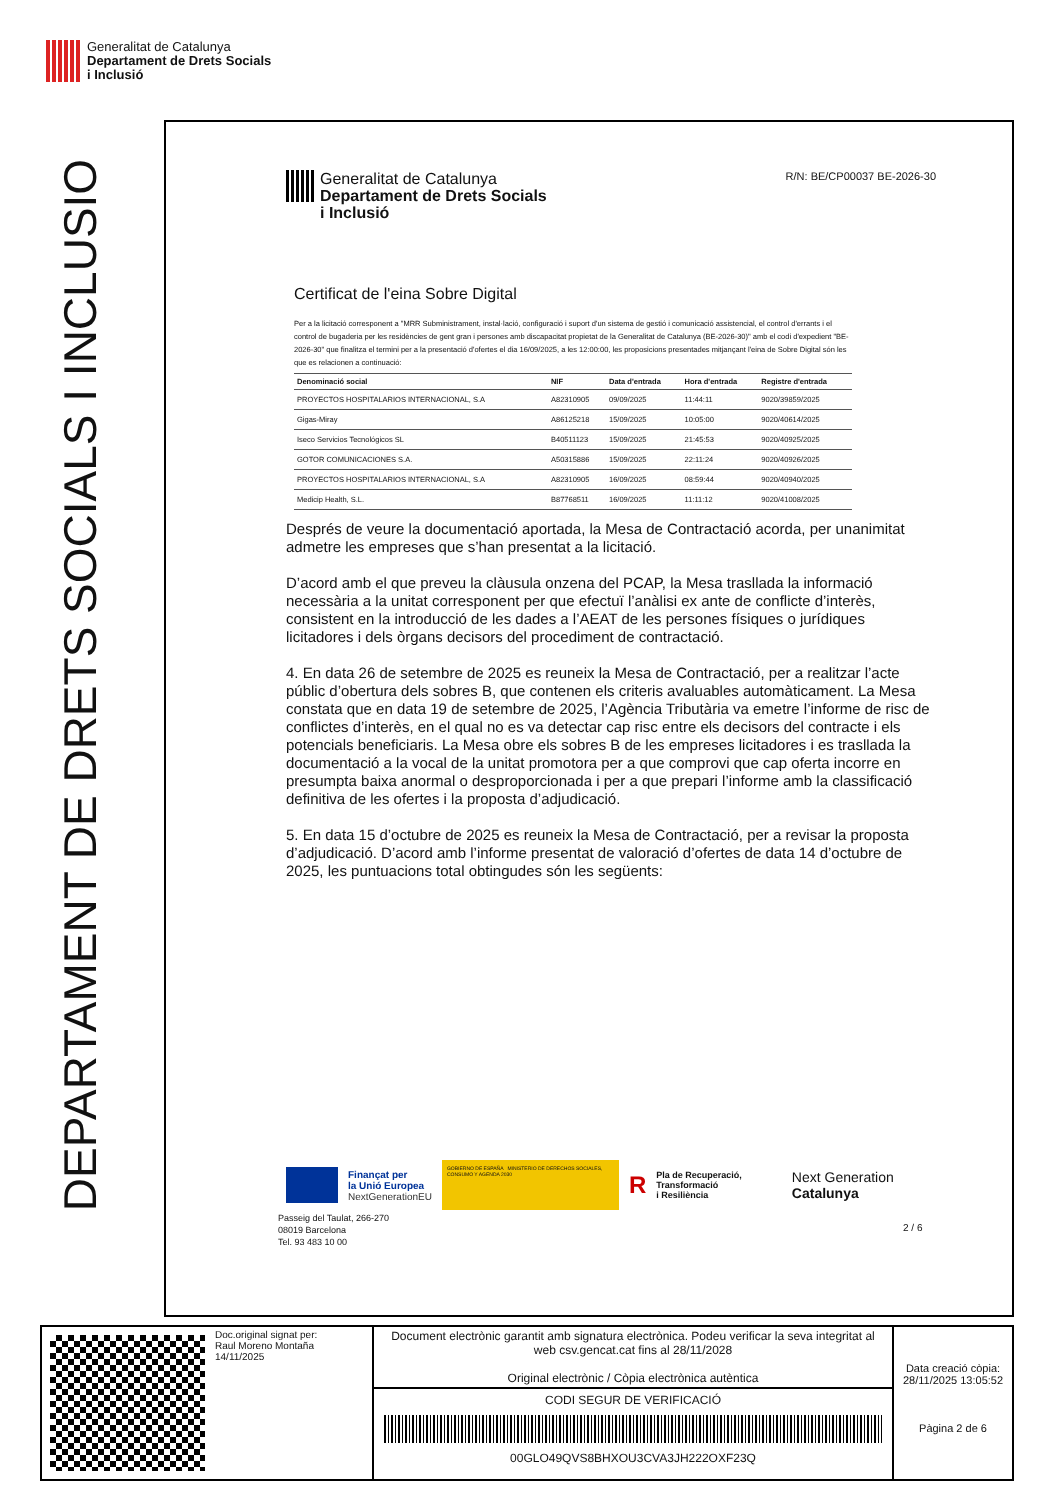Generalitat de Catalunya
Departament de Drets Socials
i Inclusió
DEPARTAMENT DE DRETS SOCIALS I INCLUSIO
Generalitat de Catalunya
Departament de Drets Socials
i Inclusió
R/N: BE/CP00037 BE-2026-30
Certificat de l'eina Sobre Digital
Per a la licitació corresponent a "MRR Subministrament, instal·lació, configuració i suport d'un sistema de gestió i comunicació assistencial, el control d'errants i el control de bugaderia per les residències de gent gran i persones amb discapacitat propietat de la Generalitat de Catalunya (BE-2026-30)" amb el codi d'expedient "BE-2026-30" que finalitza el termini per a la presentació d'ofertes el dia 16/09/2025, a les 12:00:00, les proposicions presentades mitjançant l'eina de Sobre Digital són les que es relacionen a continuació:
| Denominació social | NIF | Data d'entrada | Hora d'entrada | Registre d'entrada |
| --- | --- | --- | --- | --- |
| PROYECTOS HOSPITALARIOS INTERNACIONAL, S.A | A82310905 | 09/09/2025 | 11:44:11 | 9020/39859/2025 |
| Gigas-Miray | A86125218 | 15/09/2025 | 10:05:00 | 9020/40614/2025 |
| Iseco Servicios Tecnológicos SL | B40511123 | 15/09/2025 | 21:45:53 | 9020/40925/2025 |
| GOTOR COMUNICACIONES S.A. | A50315886 | 15/09/2025 | 22:11:24 | 9020/40926/2025 |
| PROYECTOS HOSPITALARIOS INTERNACIONAL, S.A | A82310905 | 16/09/2025 | 08:59:44 | 9020/40940/2025 |
| Medicip Health, S.L. | B87768511 | 16/09/2025 | 11:11:12 | 9020/41008/2025 |
Després de veure la documentació aportada, la Mesa de Contractació acorda, per unanimitat admetre les empreses que s’han presentat a la licitació.
D’acord amb el que preveu la clàusula onzena del PCAP, la Mesa trasllada la informació necessària a la unitat corresponent per que efectuï l’anàlisi ex ante de conflicte d’interès, consistent en la introducció de les dades a l’AEAT de les persones físiques o jurídiques licitadores i dels òrgans decisors del procediment de contractació.
4. En data 26 de setembre de 2025 es reuneix la Mesa de Contractació, per a realitzar l’acte públic d’obertura dels sobres B, que contenen els criteris avaluables automàticament. La Mesa constata que en data 19 de setembre de 2025, l’Agència Tributària va emetre l’informe de risc de conflictes d’interès, en el qual no es va detectar cap risc entre els decisors del contracte i els potencials beneficiaris. La Mesa obre els sobres B de les empreses licitadores i es trasllada la documentació a la vocal de la unitat promotora per a que comprovi que cap oferta incorre en presumpta baixa anormal o desproporcionada i per a que prepari l’informe amb la classificació definitiva de les ofertes i la proposta d’adjudicació.
5. En data 15 d’octubre de 2025 es reuneix la Mesa de Contractació, per a revisar la proposta d’adjudicació. D’acord amb l’informe presentat de valoració d’ofertes de data 14 d’octubre de 2025, les puntuacions total obtingudes són les següents:
Finançat per
la Unió Europea
NextGenerationEU
GOBIERNO DE ESPAÑA MINISTERIO DE DERECHOS SOCIALES, CONSUMO Y AGENDA 2030
R
Pla de Recuperació,
Transformació
i Resiliència
Next Generation
Catalunya
Passeig del Taulat, 266-270
08019 Barcelona
Tel. 93 483 10 00
2 / 6
Doc.original signat per:
Raul Moreno Montaña
14/11/2025
Document electrònic garantit amb signatura electrònica. Podeu verificar la seva integritat al web csv.gencat.cat fins al 28/11/2028
Original electrònic / Còpia electrònica autèntica
CODI SEGUR DE VERIFICACIÓ
00GLO49QVS8BHXOU3CVA3JH222OXF23Q
Data creació còpia:
28/11/2025 13:05:52
Pàgina 2 de 6